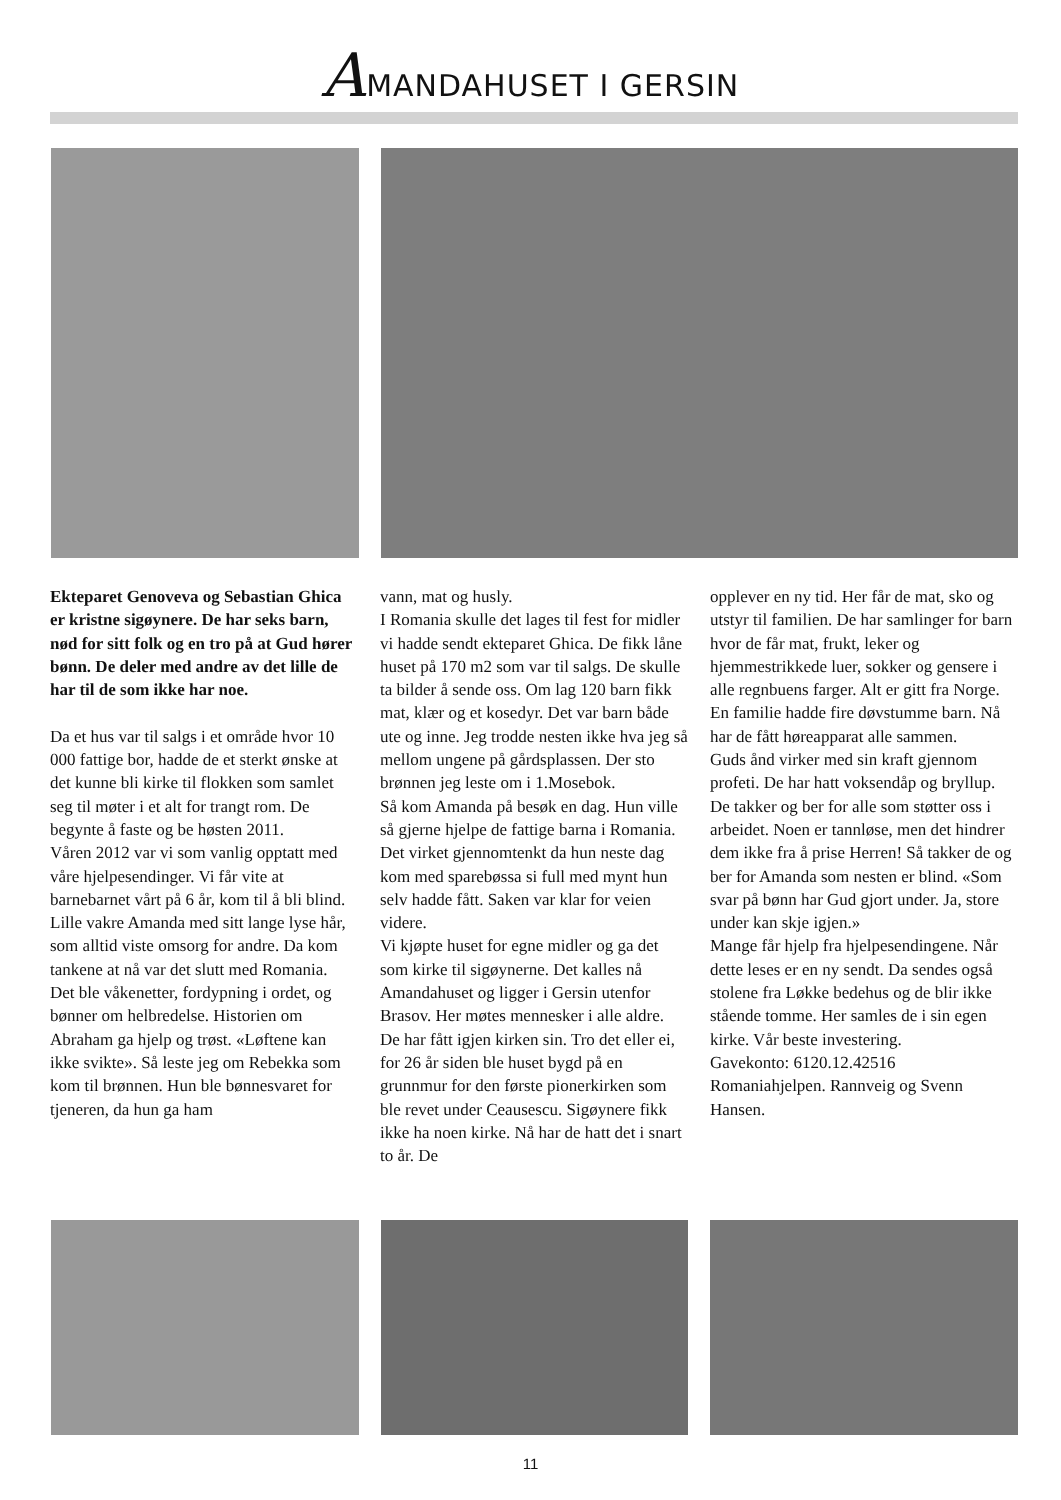AMANDAHUSET I GERSIN
Ekteparet Genoveva og Sebastian Ghica er kristne sigøynere. De har seks barn, nød for sitt folk og en tro på at Gud hører bønn. De deler med andre av det lille de har til de som ikke har noe.
Da et hus var til salgs i et område hvor 10 000 fattige bor, hadde de et sterkt ønske at det kunne bli kirke til flokken som samlet seg til møter i et alt for trangt rom. De begynte å faste og be høsten 2011.
Våren 2012 var vi som vanlig opptatt med våre hjelpesendinger. Vi får vite at barnebarnet vårt på 6 år, kom til å bli blind. Lille vakre Amanda med sitt lange lyse hår, som alltid viste omsorg for andre. Da kom tankene at nå var det slutt med Romania.
Det ble våkenetter, fordypning i ordet, og bønner om helbredelse. Historien om Abraham ga hjelp og trøst. «Løftene kan ikke svikte». Så leste jeg om Rebekka som kom til brønnen. Hun ble bønnesvaret for tjeneren, da hun ga ham
vann, mat og husly.
I Romania skulle det lages til fest for midler vi hadde sendt ekteparet Ghica. De fikk låne huset på 170 m2 som var til salgs. De skulle ta bilder å sende oss. Om lag 120 barn fikk mat, klær og et kosedyr. Det var barn både ute og inne. Jeg trodde nesten ikke hva jeg så mellom ungene på gårdsplassen. Der sto brønnen jeg leste om i 1.Mosebok.
Så kom Amanda på besøk en dag. Hun ville så gjerne hjelpe de fattige barna i Romania. Det virket gjennomtenkt da hun neste dag kom med sparebøssa si full med mynt hun selv hadde fått. Saken var klar for veien videre.
Vi kjøpte huset for egne midler og ga det som kirke til sigøynerne. Det kalles nå Amandahuset og ligger i Gersin utenfor Brasov. Her møtes mennesker i alle aldre. De har fått igjen kirken sin. Tro det eller ei, for 26 år siden ble huset bygd på en grunnmur for den første pionerkirken som ble revet under Ceausescu. Sigøynere fikk ikke ha noen kirke. Nå har de hatt det i snart to år. De
opplever en ny tid. Her får de mat, sko og utstyr til familien. De har samlinger for barn hvor de får mat, frukt, leker og hjemmestrikkede luer, sokker og gensere i alle regnbuens farger. Alt er gitt fra Norge. En familie hadde fire døvstumme barn. Nå har de fått høreapparat alle sammen.
Guds ånd virker med sin kraft gjennom profeti. De har hatt voksendåp og bryllup. De takker og ber for alle som støtter oss i arbeidet. Noen er tannløse, men det hindrer dem ikke fra å prise Herren! Så takker de og ber for Amanda som nesten er blind. «Som svar på bønn har Gud gjort under. Ja, store under kan skje igjen.»
Mange får hjelp fra hjelpesendingene. Når dette leses er en ny sendt. Da sendes også stolene fra Løkke bedehus og de blir ikke stående tomme. Her samles de i sin egen kirke. Vår beste investering.
Gavekonto: 6120.12.42516
Romaniahjelpen. Rannveig og Svenn Hansen.
11